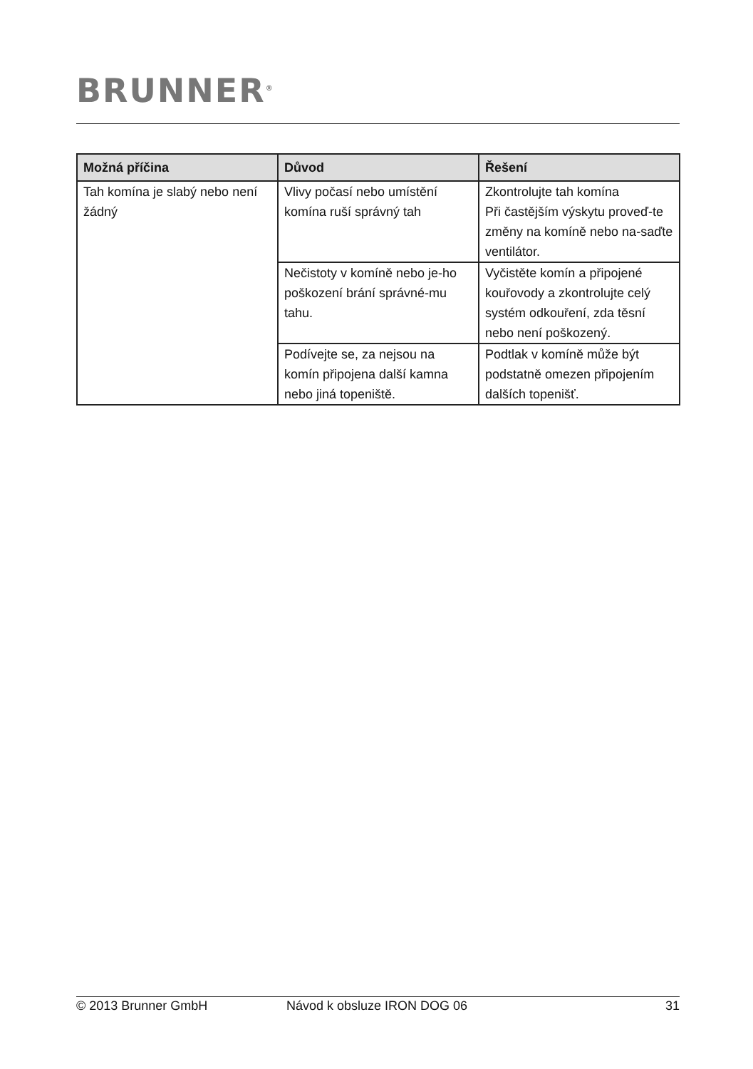BRUNNER<sup>®</sup>
| Možná příčina | Důvod | Řešení |
| --- | --- | --- |
| Tah komína je slabý nebo není žádný | Vlivy počasí nebo umístění komína ruší správný tah | Zkontrolujte tah komína Při častějším výskytu proveď-te změny na komíně nebo na-saďte ventilátor. |
| | Nečistoty v komíně nebo je-ho poškození brání správné-mu tahu. | Vyčistěte komín a připojené kouřovody a zkontrolujte celý systém odkouření, zda těsní nebo není poškozený. |
| | Podívejte se, za nejsou na komín připojena další kamna nebo jiná topeniště. | Podtlak v komíně může být podstatně omezen připojením dalších topenišť. |
© 2013 Brunner GmbH Návod k obsluze IRON DOG 06 31